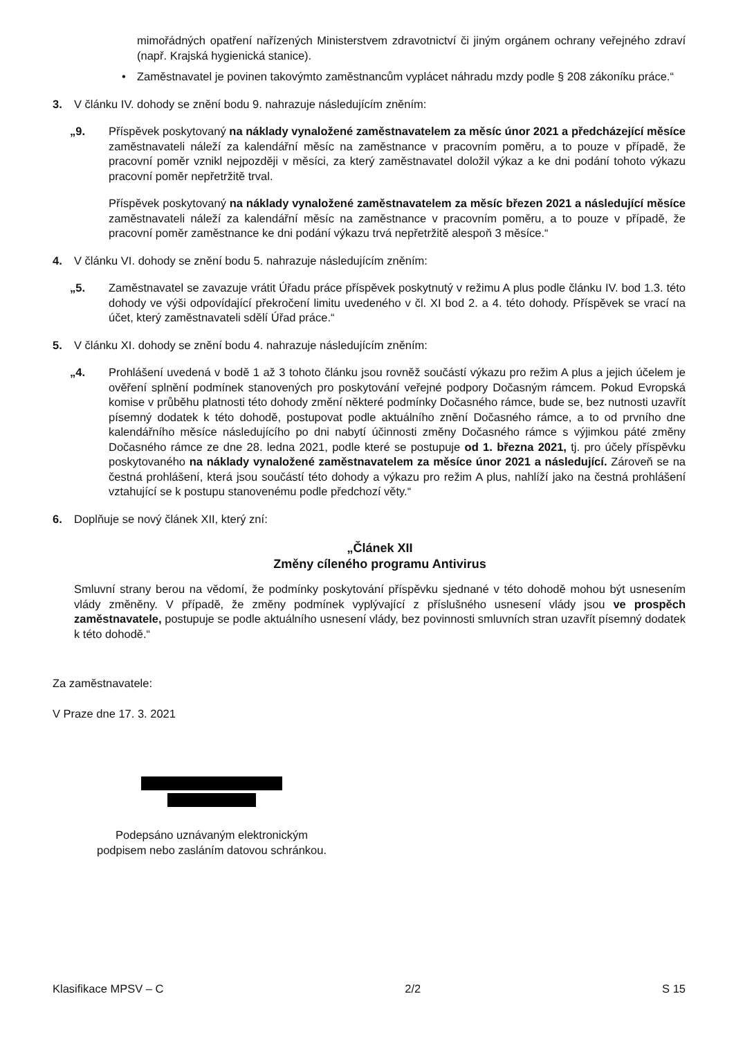mimořádných opatření nařízených Ministerstvem zdravotnictví či jiným orgánem ochrany veřejného zdraví (např. Krajská hygienická stanice).
• Zaměstnavatel je povinen takovýmto zaměstnancům vyplácet náhradu mzdy podle § 208 zákoníku práce.“
3. V článku IV. dohody se znění bodu 9. nahrazuje následujícím zněním:
„9. Příspěvek poskytovaný na náklady vynaložené zaměstnavatelem za měsíc únor 2021 a předcházející měsíce zaměstnavateli náleží za kalendářní měsíc na zaměstnance v pracovním poměru, a to pouze v případě, že pracovní poměr vznikl nejpozději v měsíci, za který zaměstnavatel doložil výkaz a ke dni podání tohoto výkazu pracovní poměr nepřetržitě trval.
Příspěvek poskytovaný na náklady vynaložené zaměstnavatelem za měsíc březen 2021 a následující měsíce zaměstnavateli náleží za kalendářní měsíc na zaměstnance v pracovním poměru, a to pouze v případě, že pracovní poměr zaměstnance ke dni podání výkazu trvá nepřetržitě alespoň 3 měsíce.“
4. V článku VI. dohody se znění bodu 5. nahrazuje následujícím zněním:
„5. Zaměstnavatel se zavazuje vrátit Úřadu práce příspěvek poskytnutý v režimu A plus podle článku IV. bod 1.3. této dohody ve výši odpovídající překročení limitu uvedeného v čl. XI bod 2. a 4. této dohody. Příspěvek se vrací na účet, který zaměstnavateli sdělí Úřad práce.“
5. V článku XI. dohody se znění bodu 4. nahrazuje následujícím zněním:
„4. Prohlášení uvedená v bodě 1 až 3 tohoto článku jsou rovněž součástí výkazu pro režim A plus a jejich účelem je ověření splnění podmínek stanovených pro poskytování veřejné podpory Dočasným rámcem. Pokud Evropská komise v průběhu platnosti této dohody změní některé podmínky Dočasného rámce, bude se, bez nutnosti uzavřít písemný dodatek k této dohodě, postupovat podle aktuálního znění Dočasného rámce, a to od prvního dne kalendářního měsíce následujícího po dni nabytí účinnosti změny Dočasného rámce s výjimkou páté změny Dočasného rámce ze dne 28. ledna 2021, podle které se postupuje od 1. března 2021, tj. pro účely příspěvku poskytovaného na náklady vynaložené zaměstnavatelem za měsíce únor 2021 a následující. Zároveň se na čestná prohlášení, která jsou součástí této dohody a výkazu pro režim A plus, nahlíží jako na čestná prohlášení vztahující se k postupu stanovenému podle předchozí věty.“
6. Doplňuje se nový článek XII, který zní:
„Článek XII
Změny cíleného programu Antivirus
Smluvní strany berou na vědomí, že podmínky poskytování příspěvku sjednané v této dohodě mohou být usnesením vlády změněny. V případě, že změny podmínek vyplývající z příslušného usnesení vlády jsou ve prospěch zaměstnavatele, postupuje se podle aktuálního usnesení vlády, bez povinnosti smluvních stran uzavřít písemný dodatek k této dohodě.“
Za zaměstnavatele:
V Praze dne 17. 3. 2021
Podepsáno uznávaným elektronickým
podpisem nebo zasláním datovou schránkou.
Klasifikace MPSV – C 2/2 S 15